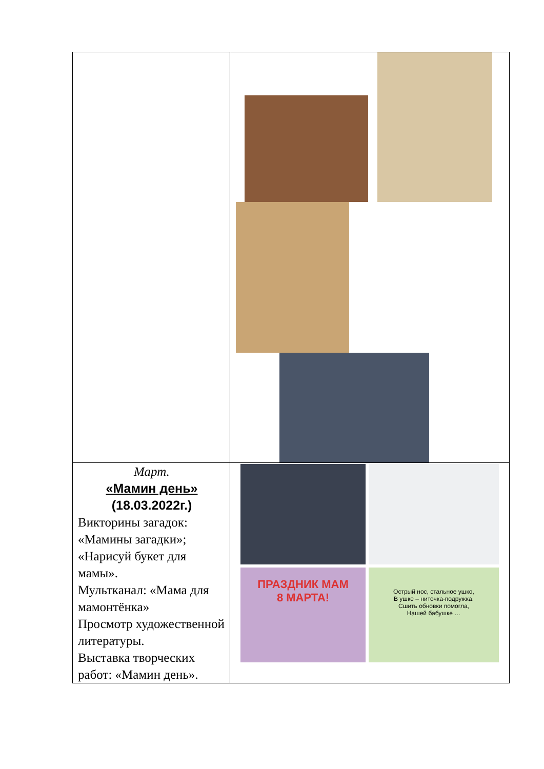| Март. «Мамин день» (18.03.2022г.) Викторины загадок: «Мамины загадки»; «Нарисуй букет для мамы». Мультканал: «Мама для мамонтёнка» Просмотр художественной литературы. Выставка творческих работ: «Мамин день». | ПРАЗДНИК МАМ 8 МАРТА! Острый нос, стальное ушко, В ушке – ниточка-подружка. Сшить обновки помогла, Нашей бабушке … |